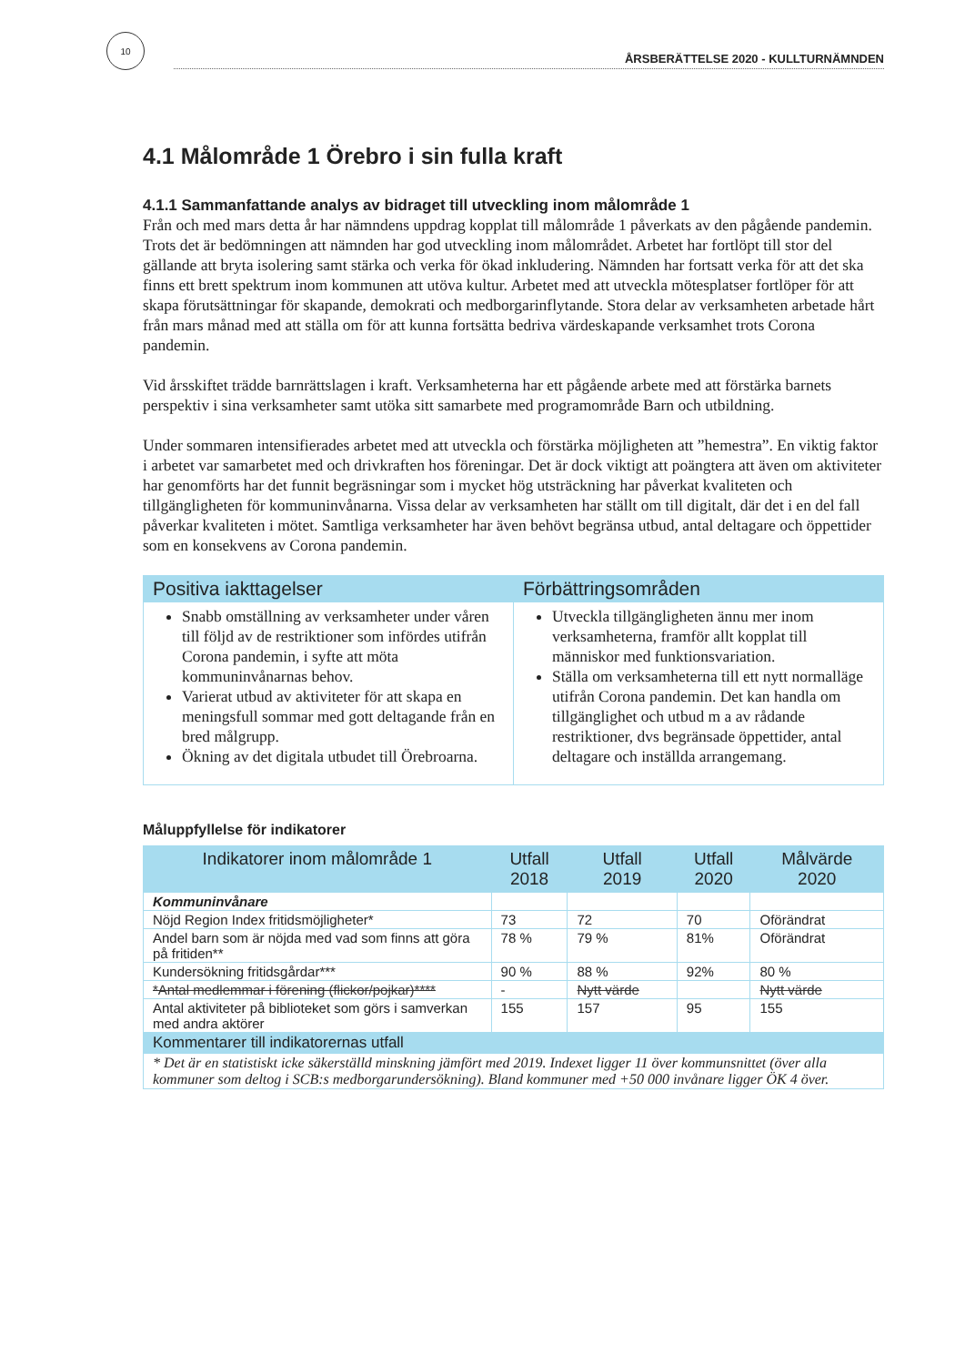10
ÅRSBERÄTTELSE 2020 - KULLTURNÄMNDEN
4.1 Målområde 1 Örebro i sin fulla kraft
4.1.1 Sammanfattande analys av bidraget till utveckling inom målområde 1
Från och med mars detta år har nämndens uppdrag kopplat till målområde 1 påverkats av den pågående pandemin. Trots det är bedömningen att nämnden har god utveckling inom målområdet. Arbetet har fortlöpt till stor del gällande att bryta isolering samt stärka och verka för ökad inkludering. Nämnden har fortsatt verka för att det ska finns ett brett spektrum inom kommunen att utöva kultur. Arbetet med att utveckla mötesplatser fortlöper för att skapa förutsättningar för skapande, demokrati och medborgarinflytande. Stora delar av verksamheten arbetade hårt från mars månad med att ställa om för att kunna fortsätta bedriva värdeskapande verksamhet trots Corona pandemin.
Vid årsskiftet trädde barnrättslagen i kraft. Verksamheterna har ett pågående arbete med att förstärka barnets perspektiv i sina verksamheter samt utöka sitt samarbete med programområde Barn och utbildning.
Under sommaren intensifierades arbetet med att utveckla och förstärka möjligheten att ”hemestra”. En viktig faktor i arbetet var samarbetet med och drivkraften hos föreningar. Det är dock viktigt att poängtera att även om aktiviteter har genomförts har det funnit begräsningar som i mycket hög utsträckning har påverkat kvaliteten och tillgängligheten för kommuninvånarna. Vissa delar av verksamheten har ställt om till digitalt, där det i en del fall påverkar kvaliteten i mötet. Samtliga verksamheter har även behövt begränsa utbud, antal deltagare och öppettider som en konsekvens av Corona pandemin.
| Positiva iakttagelser | Förbättringsområden |
| --- | --- |
| Snabb omställning av verksamheter under våren till följd av de restriktioner som infördes utifrån Corona pandemin, i syfte att möta kommuninvånarnas behov. Varierat utbud av aktiviteter för att skapa en meningsfull sommar med gott deltagande från en bred målgrupp. Ökning av det digitala utbudet till Örebroarna. | Utveckla tillgängligheten ännu mer inom verksamheterna, framför allt kopplat till människor med funktionsvariation. Ställa om verksamheterna till ett nytt normalläge utifrån Corona pandemin. Det kan handla om tillgänglighet och utbud m a av rådande restriktioner, dvs begränsade öppettider, antal deltagare och inställda arrangemang. |
Måluppfyllelse för indikatorer
| Indikatorer inom målområde 1 | Utfall 2018 | Utfall 2019 | Utfall 2020 | Målvärde 2020 |
| --- | --- | --- | --- | --- |
| Kommuninvånare | | | | |
| Nöjd Region Index fritidsmöjligheter* | 73 | 72 | 70 | Oförändrat |
| Andel barn som är nöjda med vad som finns att göra på fritiden** | 78 % | 79 % | 81% | Oförändrat |
| Kundersökning fritidsgårdar*** | 90 % | 88 % | 92% | 80 % |
| *Antal medlemmar i förening (flickor/pojkar)**** | - | Nytt värde | | Nytt värde |
| Antal aktiviteter på biblioteket som görs i samverkan med andra aktörer | 155 | 157 | 95 | 155 |
| Kommentarer till indikatorernas utfall | | | | |
| * Det är en statistiskt icke säkerställd minskning jämfört med 2019. Indexet ligger 11 över kommunsnittet (över alla kommuner som deltog i SCB:s medborgarundersökning). Bland kommuner med +50 000 invånare ligger ÖK 4 över. | | | | |